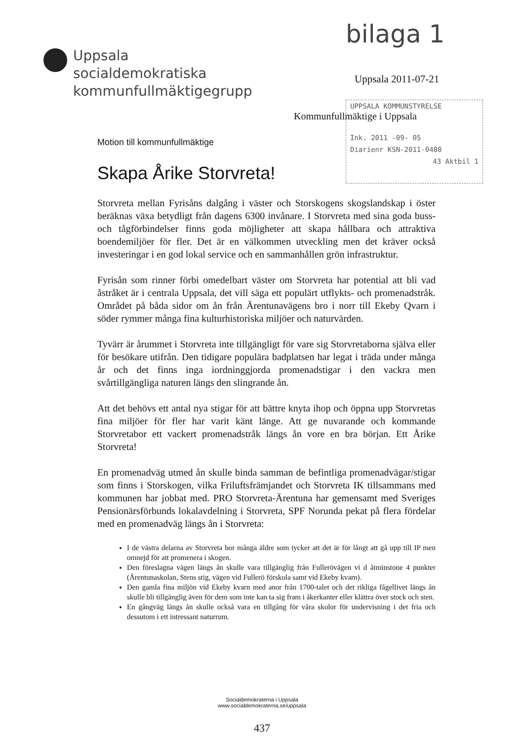bilaga 1
Uppsala
socialdemokratiska
kommunfullmäktigegrupp
Uppsala 2011-07-21
UPPSALA KOMMUNSTYRELSE
Ink. 2011 -09- 05
Diarienr KSN-2011-0480
43 Aktbil 1
Kommunfullmäktige i Uppsala
Motion till kommunfullmäktige
Skapa Årike Storvreta!
Storvreta mellan Fyrisåns dalgång i väster och Storskogens skogslandskap i öster beräknas växa betydligt från dagens 6300 invånare. I Storvreta med sina goda buss- och tågförbindelser finns goda möjligheter att skapa hållbara och attraktiva boendemiljöer för fler. Det är en välkommen utveckling men det kräver också investeringar i en god lokal service och en sammanhållen grön infrastruktur.
Fyrisån som rinner förbi omedelbart väster om Storvreta har potential att bli vad åstråket är i centrala Uppsala, det vill säga ett populärt utflykts- och promenadstråk. Området på båda sidor om ån från Ärentunavägens bro i norr till Ekeby Qvarn i söder rymmer många fina kulturhistoriska miljöer och naturvärden.
Tyvärr är årummet i Storvreta inte tillgängligt för vare sig Storvretaborna själva eller för besökare utifrån. Den tidigare populära badplatsen har legat i träda under många år och det finns inga iordninggjorda promenadstigar i den vackra men svårtillgängliga naturen längs den slingrande ån.
Att det behövs ett antal nya stigar för att bättre knyta ihop och öppna upp Storvretas fina miljöer för fler har varit känt länge. Att ge nuvarande och kommande Storvretabor ett vackert promenadstråk längs ån vore en bra början. Ett Årike Storvreta!
En promenadväg utmed ån skulle binda samman de befintliga promenadvägar/stigar som finns i Storskogen, vilka Friluftsfrämjandet och Storvreta IK tillsammans med kommunen har jobbat med. PRO Storvreta-Ärentuna har gemensamt med Sveriges Pensionärsförbunds lokalavdelning i Storvreta, SPF Norunda pekat på flera fördelar med en promenadväg längs ån i Storvreta:
I de västra delarna av Storvreta bor många äldre som tycker att det är för långt att gå upp till IP men omnejd för att promenera i skogen.
Den föreslagna vägen längs ån skulle vara tillgänglig från Fullerövägen vi d åtminstone 4 punkter (Ärentunaskolan, Stens stig, vägen vid Fullerö förskola samt vid Ekeby kvarn).
Den gamla fina miljön vid Ekeby kvarn med anor från 1700-talet och det rikliga fågellivet längs ån skulle bli tillgänglig även för dem som inte kan ta sig fram i åkerkanter eller klättra över stock och sten.
En gångväg längs ån skulle också vara en tillgång för våra skolor för undervisning i det fria och dessutom i ett intressant naturrum.
Socialdemokraterna i Uppsala
www.socialdemokraterna.se/uppsala
437